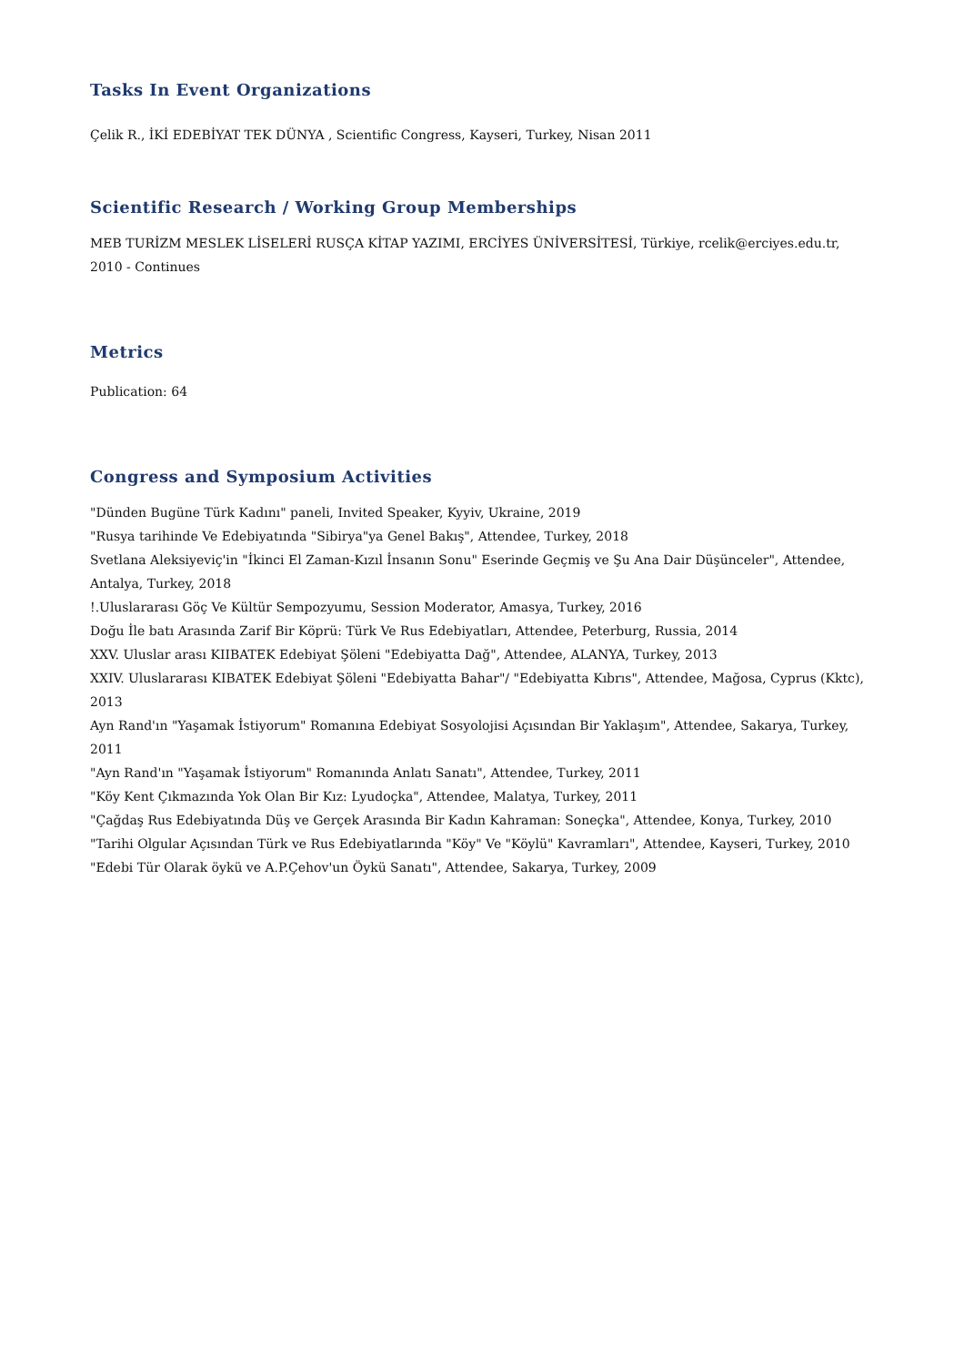Tasks In Event Organizations
Çelik R., İKİ EDEBİYAT TEK DÜNYA , Scientific Congress, Kayseri, Turkey, Nisan 2011
Scientific Research / Working Group Memberships
MEB TURİZM MESLEK LİSELERİ RUSÇA KİTAP YAZIMI, ERCİYES ÜNİVERSİTESİ, Türkiye, rcelik@erciyes.edu.tr, 2010 - Continues
Metrics
Publication: 64
Congress and Symposium Activities
"Dünden Bugüne Türk Kadını" paneli, Invited Speaker, Kyyiv, Ukraine, 2019
"Rusya tarihinde Ve Edebiyatında "Sibirya"ya Genel Bakış", Attendee, Turkey, 2018
Svetlana Aleksiyeviç'in "İkinci El Zaman-Kızıl İnsanın Sonu" Eserinde Geçmiş ve Şu Ana Dair Düşünceler", Attendee, Antalya, Turkey, 2018
!.Uluslararası Göç Ve Kültür Sempozyumu, Session Moderator, Amasya, Turkey, 2016
Doğu İle batı Arasında Zarif Bir Köprü: Türk Ve Rus Edebiyatları, Attendee, Peterburg, Russia, 2014
XXV. Uluslar arası KIIBATEK Edebiyat Şöleni "Edebiyatta Dağ", Attendee, ALANYA, Turkey, 2013
XXIV. Uluslararası KIBATEK Edebiyat Şöleni "Edebiyatta Bahar"/ "Edebiyatta Kıbrıs", Attendee, Mağosa, Cyprus (Kktc), 2013
Ayn Rand'ın "Yaşamak İstiyorum" Romanına Edebiyat Sosyolojisi Açısından Bir Yaklaşım", Attendee, Sakarya, Turkey, 2011
"Ayn Rand'ın "Yaşamak İstiyorum" Romanında Anlatı Sanatı", Attendee, Turkey, 2011
"Köy Kent Çıkmazında Yok Olan Bir Kız: Lyudoçka", Attendee, Malatya, Turkey, 2011
"Çağdaş Rus Edebiyatında Düş ve Gerçek Arasında Bir Kadın Kahraman: Soneçka", Attendee, Konya, Turkey, 2010
"Tarihi Olgular Açısından Türk ve Rus Edebiyatlarında "Köy" Ve "Köylü" Kavramları", Attendee, Kayseri, Turkey, 2010
"Edebi Tür Olarak öykü ve A.P.Çehov'un Öykü Sanatı", Attendee, Sakarya, Turkey, 2009